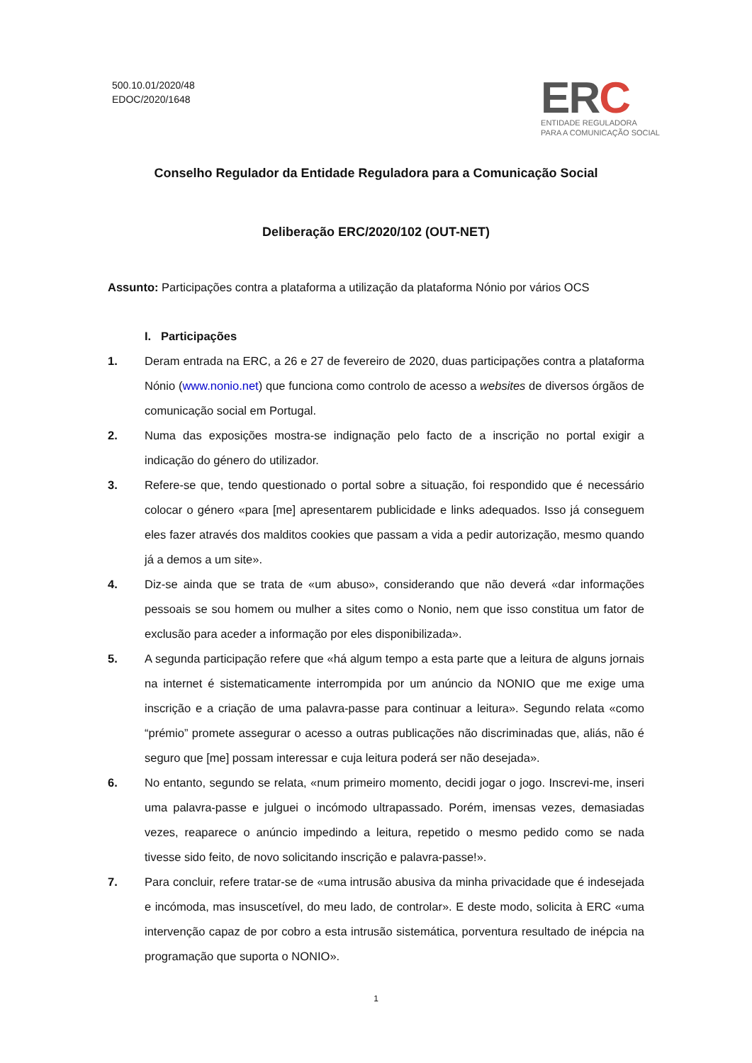500.10.01/2020/48
EDOC/2020/1648
ERC
ENTIDADE REGULADORA
PARA A COMUNICAÇÃO SOCIAL
Conselho Regulador da Entidade Reguladora para a Comunicação Social
Deliberação ERC/2020/102 (OUT-NET)
Assunto: Participações contra a plataforma a utilização da plataforma Nónio por vários OCS
I. Participações
1. Deram entrada na ERC, a 26 e 27 de fevereiro de 2020, duas participações contra a plataforma Nónio (www.nonio.net) que funciona como controlo de acesso a websites de diversos órgãos de comunicação social em Portugal.
2. Numa das exposições mostra-se indignação pelo facto de a inscrição no portal exigir a indicação do género do utilizador.
3. Refere-se que, tendo questionado o portal sobre a situação, foi respondido que é necessário colocar o género «para [me] apresentarem publicidade e links adequados. Isso já conseguem eles fazer através dos malditos cookies que passam a vida a pedir autorização, mesmo quando já a demos a um site».
4. Diz-se ainda que se trata de «um abuso», considerando que não deverá «dar informações pessoais se sou homem ou mulher a sites como o Nonio, nem que isso constitua um fator de exclusão para aceder a informação por eles disponibilizada».
5. A segunda participação refere que «há algum tempo a esta parte que a leitura de alguns jornais na internet é sistematicamente interrompida por um anúncio da NONIO que me exige uma inscrição e a criação de uma palavra-passe para continuar a leitura». Segundo relata «como “prémio” promete assegurar o acesso a outras publicações não discriminadas que, aliás, não é seguro que [me] possam interessar e cuja leitura poderá ser não desejada».
6. No entanto, segundo se relata, «num primeiro momento, decidi jogar o jogo. Inscrevi-me, inseri uma palavra-passe e julguei o incómodo ultrapassado. Porém, imensas vezes, demasiadas vezes, reaparece o anúncio impedindo a leitura, repetido o mesmo pedido como se nada tivesse sido feito, de novo solicitando inscrição e palavra-passe!».
7. Para concluir, refere tratar-se de «uma intrusão abusiva da minha privacidade que é indesejada e incómoda, mas insuscetível, do meu lado, de controlar». E deste modo, solicita à ERC «uma intervenção capaz de por cobro a esta intrusão sistemática, porventura resultado de inépcia na programação que suporta o NONIO».
1